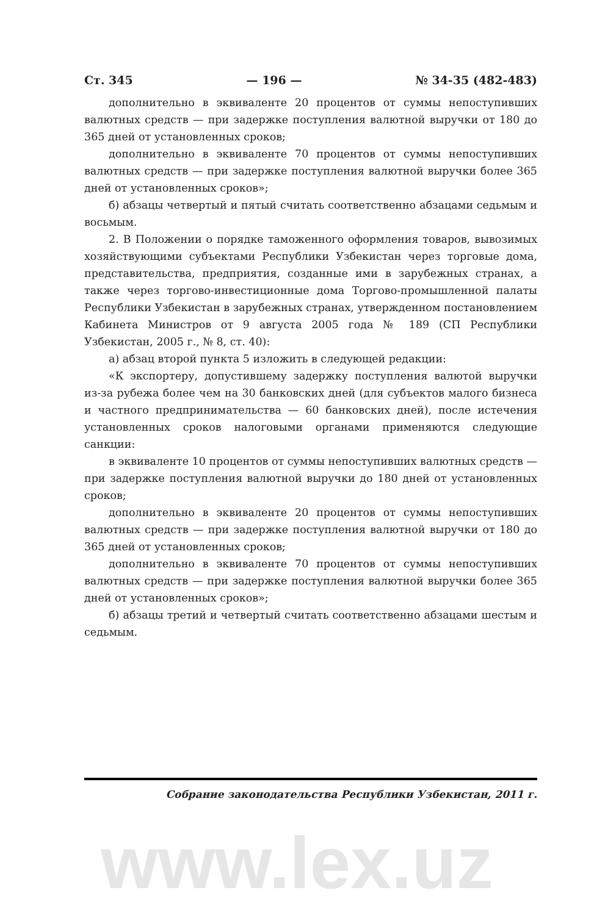Ст. 345 — 196 — № 34-35 (482-483)
дополнительно в эквиваленте 20 процентов от суммы непоступивших валютных средств — при задержке поступления валютной выручки от 180 до 365 дней от установленных сроков;
дополнительно в эквиваленте 70 процентов от суммы непоступивших валютных средств — при задержке поступления валютной выручки более 365 дней от установленных сроков»;
б) абзацы четвертый и пятый считать соответственно абзацами седьмым и восьмым.
2. В Положении о порядке таможенного оформления товаров, вывозимых хозяйствующими субъектами Республики Узбекистан через торговые дома, представительства, предприятия, созданные ими в зарубежных странах, а также через торгово-инвестиционные дома Торгово-промышленной палаты Республики Узбекистан в зарубежных странах, утвержденном постановлением Кабинета Министров от 9 августа 2005 года № 189 (СП Республики Узбекистан, 2005 г., № 8, ст. 40):
а) абзац второй пункта 5 изложить в следующей редакции:
«К экспортеру, допустившему задержку поступления валютой выручки из-за рубежа более чем на 30 банковских дней (для субъектов малого бизнеса и частного предпринимательства — 60 банковских дней), после истечения установленных сроков налоговыми органами применяются следующие санкции:
в эквиваленте 10 процентов от суммы непоступивших валютных средств — при задержке поступления валютной выручки до 180 дней от установленных сроков;
дополнительно в эквиваленте 20 процентов от суммы непоступивших валютных средств — при задержке поступления валютной выручки от 180 до 365 дней от установленных сроков;
дополнительно в эквиваленте 70 процентов от суммы непоступивших валютных средств — при задержке поступления валютной выручки более 365 дней от установленных сроков»;
б) абзацы третий и четвертый считать соответственно абзацами шестым и седьмым.
Собрание законодательства Республики Узбекистан, 2011 г.
www.lex.uz